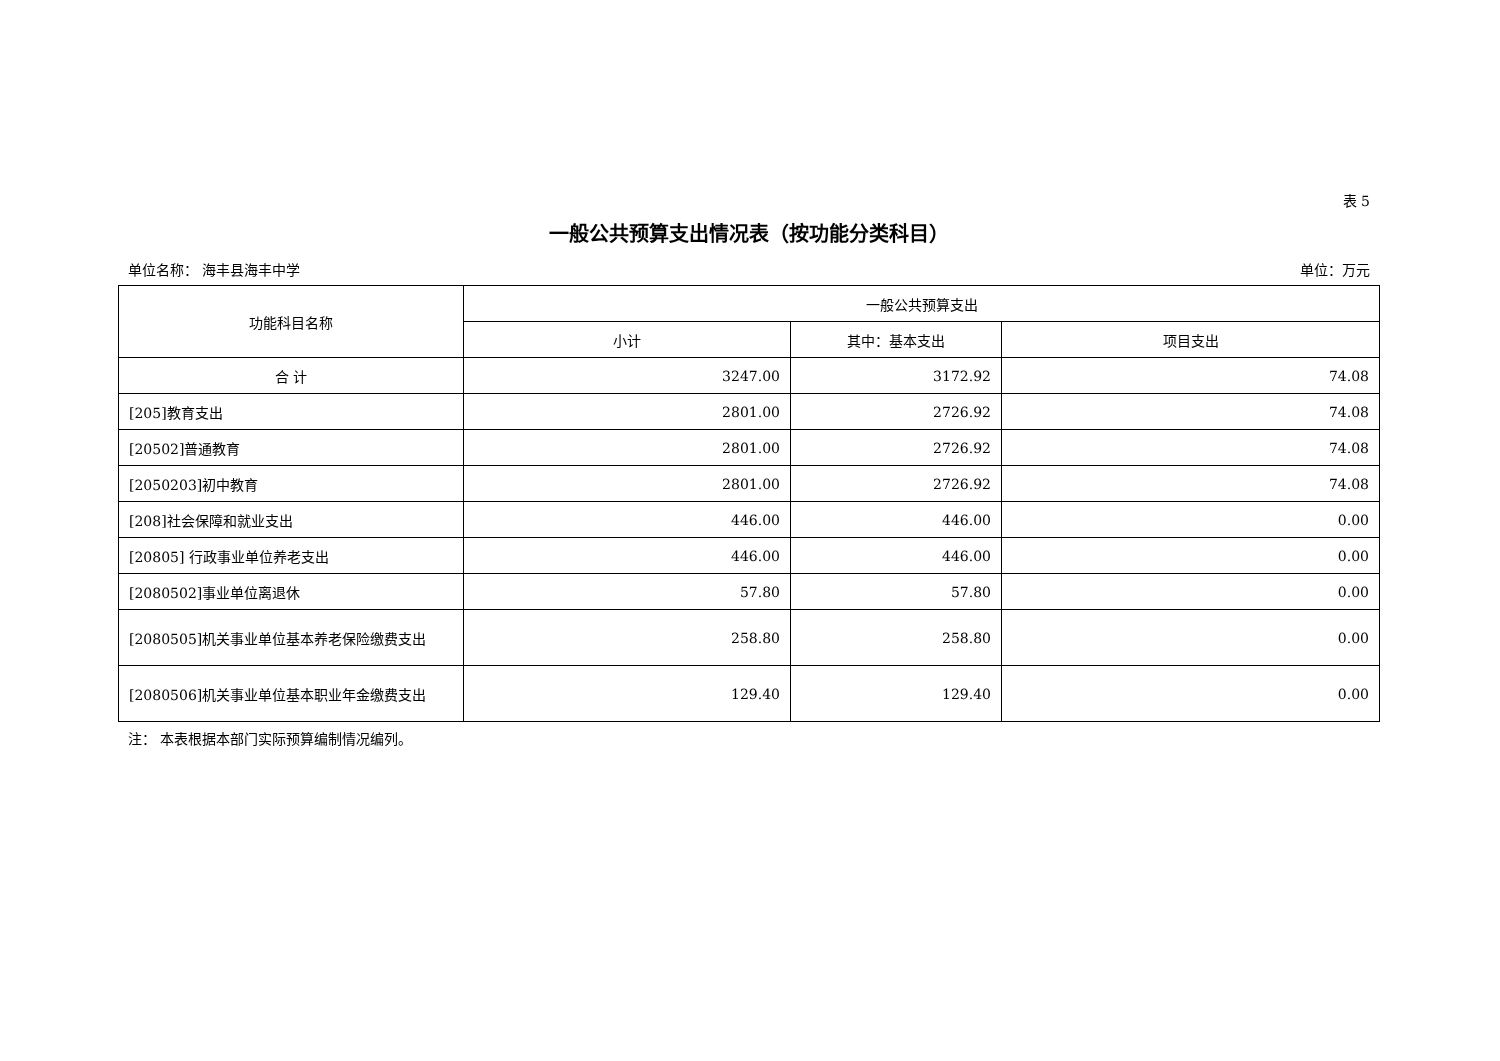表 5
一般公共预算支出情况表（按功能分类科目）
单位名称： 海丰县海丰中学 单位：万元
| 功能科目名称 | 一般公共预算支出 | | |
| --- | --- | --- | --- |
| | 小计 | 其中：基本支出 | 项目支出 |
| 合 计 | 3247.00 | 3172.92 | 74.08 |
| [205]教育支出 | 2801.00 | 2726.92 | 74.08 |
| [20502]普通教育 | 2801.00 | 2726.92 | 74.08 |
| [2050203]初中教育 | 2801.00 | 2726.92 | 74.08 |
| [208]社会保障和就业支出 | 446.00 | 446.00 | 0.00 |
| [20805] 行政事业单位养老支出 | 446.00 | 446.00 | 0.00 |
| [2080502]事业单位离退休 | 57.80 | 57.80 | 0.00 |
| [2080505]机关事业单位基本养老保险缴费支出 | 258.80 | 258.80 | 0.00 |
| [2080506]机关事业单位基本职业年金缴费支出 | 129.40 | 129.40 | 0.00 |
注： 本表根据本部门实际预算编制情况编列。